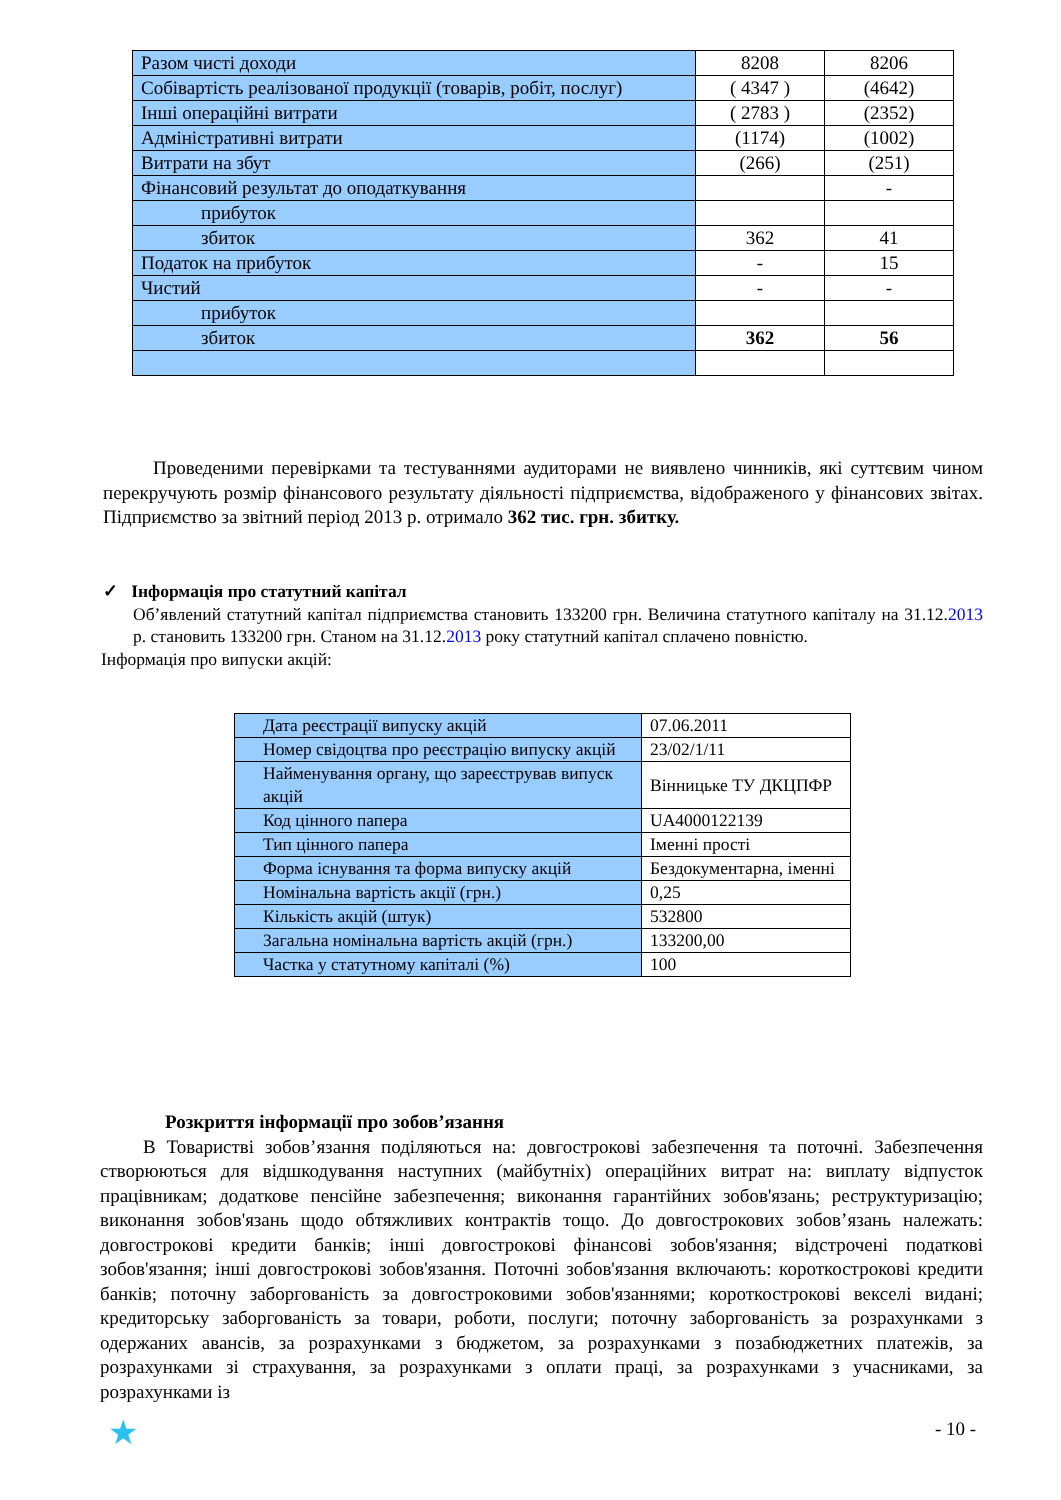| Разом чисті доходи | 8208 | 8206 |
| Собівартість реалізованої продукції (товарів, робіт, послуг) | ( 4347 ) | (4642) |
| Інші операційні витрати | ( 2783 ) | (2352) |
| Адміністративні витрати | (1174) | (1002) |
| Витрати на збут | (266) | (251) |
| Фінансовий результат до оподаткування | | - |
| прибуток | | |
| збиток | 362 | 41 |
| Податок на прибуток | - | 15 |
| Чистий | - | - |
| прибуток | | |
| збиток | 362 | 56 |
Проведеними перевірками та тестуваннями аудиторами не виявлено чинників, які суттєвим чином перекручують розмір фінансового результату діяльності підприємства, відображеного у фінансових звітах. Підприємство за звітний період 2013 р. отримало 362 тис. грн. збитку.
✓ Інформація про статутний капітал
Об’явлений статутний капітал підприємства становить 133200 грн. Величина статутного капіталу на 31.12.2013 р. становить 133200 грн. Станом на 31.12.2013 року статутний капітал сплачено повністю.
Інформація про випуски акцій:
| Дата реєстрації випуску акцій | 07.06.2011 |
| Номер свідоцтва про реєстрацію випуску акцій | 23/02/1/11 |
| Найменування органу, що зареєстрував випуск акцій | Вінницьке ТУ ДКЦПФР |
| Код цінного папера | UA4000122139 |
| Тип цінного папера | Іменні прості |
| Форма існування та форма випуску акцій | Бездокументарна, іменні |
| Номінальна вартість акції (грн.) | 0,25 |
| Кількість акцій (штук) | 532800 |
| Загальна номінальна вартість акцій (грн.) | 133200,00 |
| Частка у статутному капіталі (%) | 100 |
Розкриття інформації про зобов’язання
В Товаристві зобов’язання поділяються на: довгострокові забезпечення та поточні. Забезпечення створюються для відшкодування наступних (майбутніх) операційних витрат на: виплату відпусток працівникам; додаткове пенсійне забезпечення; виконання гарантійних зобов'язань; реструктуризацію; виконання зобов'язань щодо обтяжливих контрактів тощо. До довгострокових зобов’язань належать: довгострокові кредити банків; інші довгострокові фінансові зобов'язання; відстрочені податкові зобов'язання; інші довгострокові зобов'язання. Поточні зобов'язання включають: короткострокові кредити банків; поточну заборгованість за довгостроковими зобов'язаннями; короткострокові векселі видані; кредиторську заборгованість за товари, роботи, послуги; поточну заборгованість за розрахунками з одержаних авансів, за розрахунками з бюджетом, за розрахунками з позабюджетних платежів, за розрахунками зі страхування, за розрахунками з оплати праці, за розрахунками з учасниками, за розрахунками із
★ - 10 -